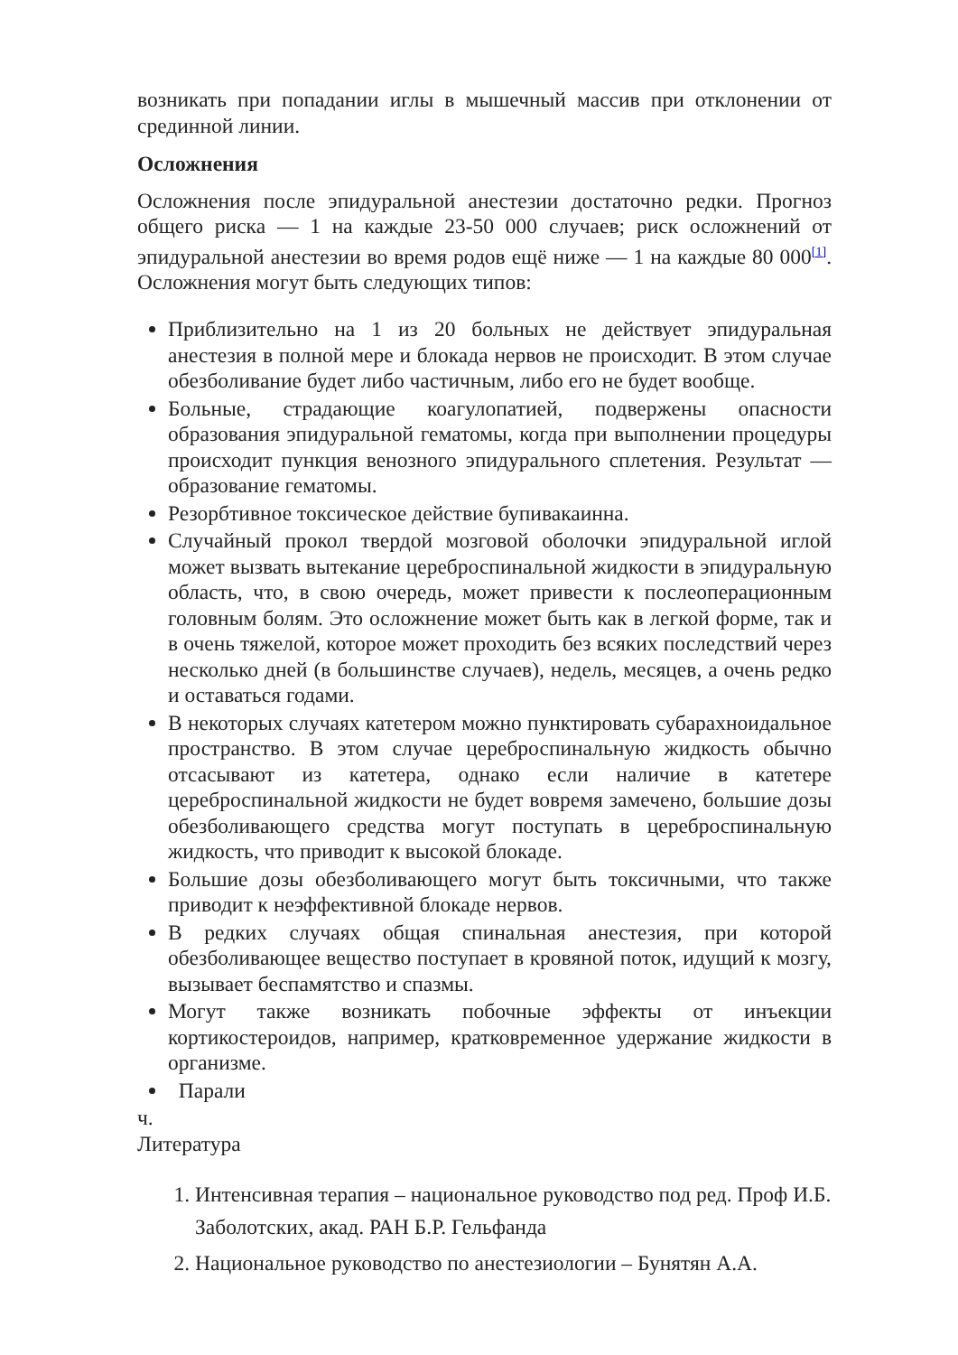возникать при попадании иглы в мышечный массив при отклонении от срединной линии.
Осложнения
Осложнения после эпидуральной анестезии достаточно редки. Прогноз общего риска — 1 на каждые 23-50 000 случаев; риск осложнений от эпидуральной анестезии во время родов ещё ниже — 1 на каждые 80 000<sup>[1]</sup>. Осложнения могут быть следующих типов:
Приблизительно на 1 из 20 больных не действует эпидуральная анестезия в полной мере и блокада нервов не происходит. В этом случае обезболивание будет либо частичным, либо его не будет вообще.
Больные, страдающие коагулопатией, подвержены опасности образования эпидуральной гематомы, когда при выполнении процедуры происходит пункция венозного эпидурального сплетения. Результат — образование гематомы.
Резорбтивное токсическое действие бупивакаинна.
Случайный прокол твердой мозговой оболочки эпидуральной иглой может вызвать вытекание цереброспинальной жидкости в эпидуральную область, что, в свою очередь, может привести к послеоперационным головным болям. Это осложнение может быть как в легкой форме, так и в очень тяжелой, которое может проходить без всяких последствий через несколько дней (в большинстве случаев), недель, месяцев, а очень редко и оставаться годами.
В некоторых случаях катетером можно пунктировать субарахноидальное пространство. В этом случае цереброспинальную жидкость обычно отсасывают из катетера, однако если наличие в катетере цереброспинальной жидкости не будет вовремя замечено, большие дозы обезболивающего средства могут поступать в цереброспинальную жидкость, что приводит к высокой блокаде.
Большие дозы обезболивающего могут быть токсичными, что также приводит к неэффективной блокаде нервов.
В редких случаях общая спинальная анестезия, при которой обезболивающее вещество поступает в кровяной поток, идущий к мозгу, вызывает беспамятство и спазмы.
Могут также возникать побочные эффекты от инъекции кортикостероидов, например, кратковременное удержание жидкости в организме.
Парали
ч.
Литература
1. Интенсивная терапия – национальное руководство под ред. Проф И.Б. Заболотских, акад. РАН Б.Р. Гельфанда
2. Национальное руководство по анестезиологии – Бунятян А.А.